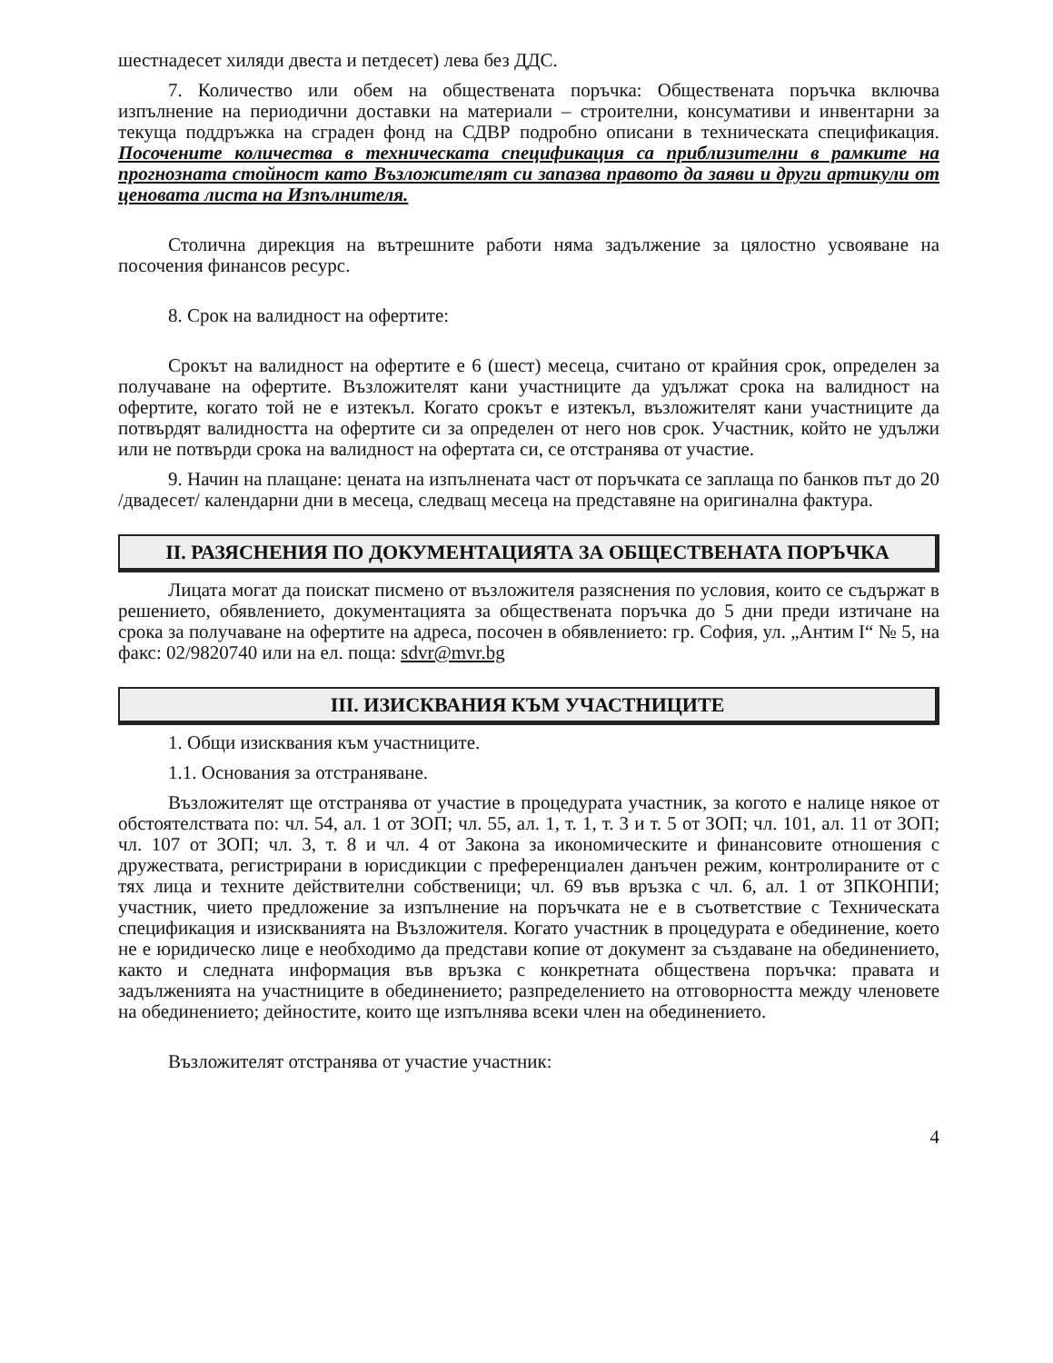шестнадесет хиляди двеста и петдесет) лева без ДДС.
7. Количество или обем на обществената поръчка: Обществената поръчка включва изпълнение на периодични доставки на материали – строителни, консумативи и инвентарни за текуща поддръжка на сграден фонд на СДВР подробно описани в техническата спецификация. Посочените количества в техническата спецификация са приблизителни в рамките на прогнозната стойност като Възложителят си запазва правото да заяви и други артикули от ценовата листа на Изпълнителя.
Столична дирекция на вътрешните работи няма задължение за цялостно усвояване на посочения финансов ресурс.
8. Срок на валидност на офертите:
Срокът на валидност на офертите е 6 (шест) месеца, считано от крайния срок, определен за получаване на офертите. Възложителят кани участниците да удължат срока на валидност на офертите, когато той не е изтекъл. Когато срокът е изтекъл, възложителят кани участниците да потвърдят валидността на офертите си за определен от него нов срок. Участник, който не удължи или не потвърди срока на валидност на офертата си, се отстранява от участие.
9. Начин на плащане: цената на изпълнената част от поръчката се заплаща по банков път до 20 /двадесет/ календарни дни в месеца, следващ месеца на представяне на оригинална фактура.
II. РАЗЯСНЕНИЯ ПО ДОКУМЕНТАЦИЯТА ЗА ОБЩЕСТВЕНАТА ПОРЪЧКА
Лицата могат да поискат писмено от възложителя разяснения по условия, които се съдържат в решението, обявлението, документацията за обществената поръчка до 5 дни преди изтичане на срока за получаване на офертите на адреса, посочен в обявлението: гр. София, ул. „Антим I“ № 5, на факс: 02/9820740 или на ел. поща: sdvr@mvr.bg
III. ИЗИСКВАНИЯ КЪМ УЧАСТНИЦИТЕ
1. Общи изисквания към участниците.
1.1. Основания за отстраняване.
Възложителят ще отстранява от участие в процедурата участник, за когото е налице някое от обстоятелствата по: чл. 54, ал. 1 от ЗОП; чл. 55, ал. 1, т. 1, т. 3 и т. 5 от ЗОП; чл. 101, ал. 11 от ЗОП; чл. 107 от ЗОП; чл. 3, т. 8 и чл. 4 от Закона за икономическите и финансовите отношения с дружествата, регистрирани в юрисдикции с преференциален данъчен режим, контролираните от с тях лица и техните действителни собственици; чл. 69 във връзка с чл. 6, ал. 1 от ЗПКОНПИ; участник, чието предложение за изпълнение на поръчката не е в съответствие с Техническата спецификация и изискванията на Възложителя. Когато участник в процедурата е обединение, което не е юридическо лице е необходимо да представи копие от документ за създаване на обединението, както и следната информация във връзка с конкретната обществена поръчка: правата и задълженията на участниците в обединението; разпределението на отговорността между членовете на обединението; дейностите, които ще изпълнява всеки член на обединението.
Възложителят отстранява от участие участник:
4